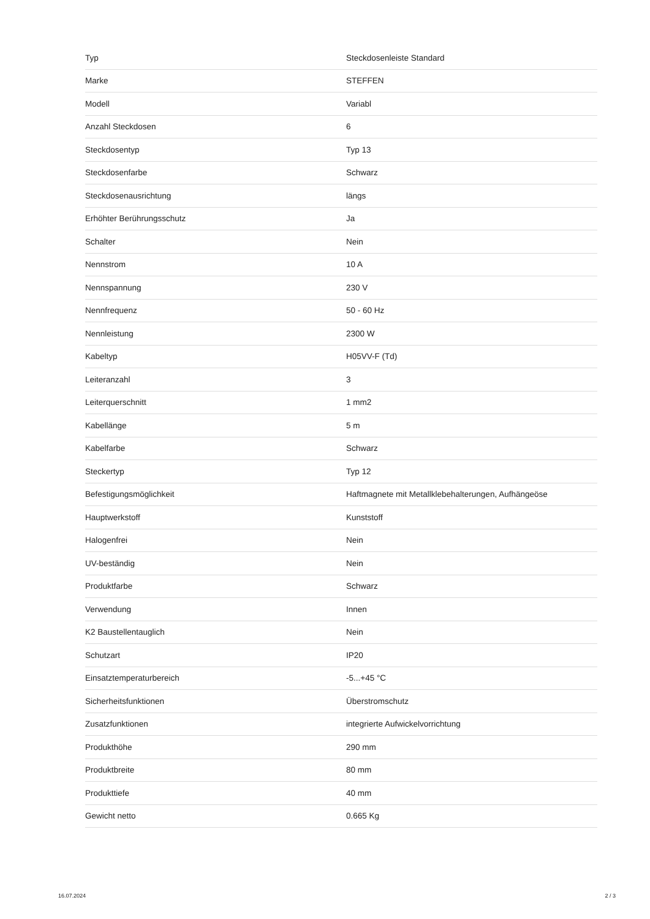| Typ | Steckdosenleiste Standard |
| Marke | STEFFEN |
| Modell | Variabl |
| Anzahl Steckdosen | 6 |
| Steckdosentyp | Typ 13 |
| Steckdosenfarbe | Schwarz |
| Steckdosenausrichtung | längs |
| Erhöhter Berührungsschutz | Ja |
| Schalter | Nein |
| Nennstrom | 10 A |
| Nennspannung | 230 V |
| Nennfrequenz | 50 - 60 Hz |
| Nennleistung | 2300 W |
| Kabeltyp | H05VV-F (Td) |
| Leiteranzahl | 3 |
| Leiterquerschnitt | 1 mm2 |
| Kabellänge | 5 m |
| Kabelfarbe | Schwarz |
| Steckertyp | Typ 12 |
| Befestigungsmöglichkeit | Haftmagnete mit Metallklebehalterungen, Aufhängeöse |
| Hauptwerkstoff | Kunststoff |
| Halogenfrei | Nein |
| UV-beständig | Nein |
| Produktfarbe | Schwarz |
| Verwendung | Innen |
| K2 Baustellentauglich | Nein |
| Schutzart | IP20 |
| Einsatztemperaturbereich | -5...+45 °C |
| Sicherheitsfunktionen | Überstromschutz |
| Zusatzfunktionen | integrierte Aufwickelvorrichtung |
| Produkthöhe | 290 mm |
| Produktbreite | 80 mm |
| Produkttiefe | 40 mm |
| Gewicht netto | 0.665 Kg |
16.07.2024 2 / 3